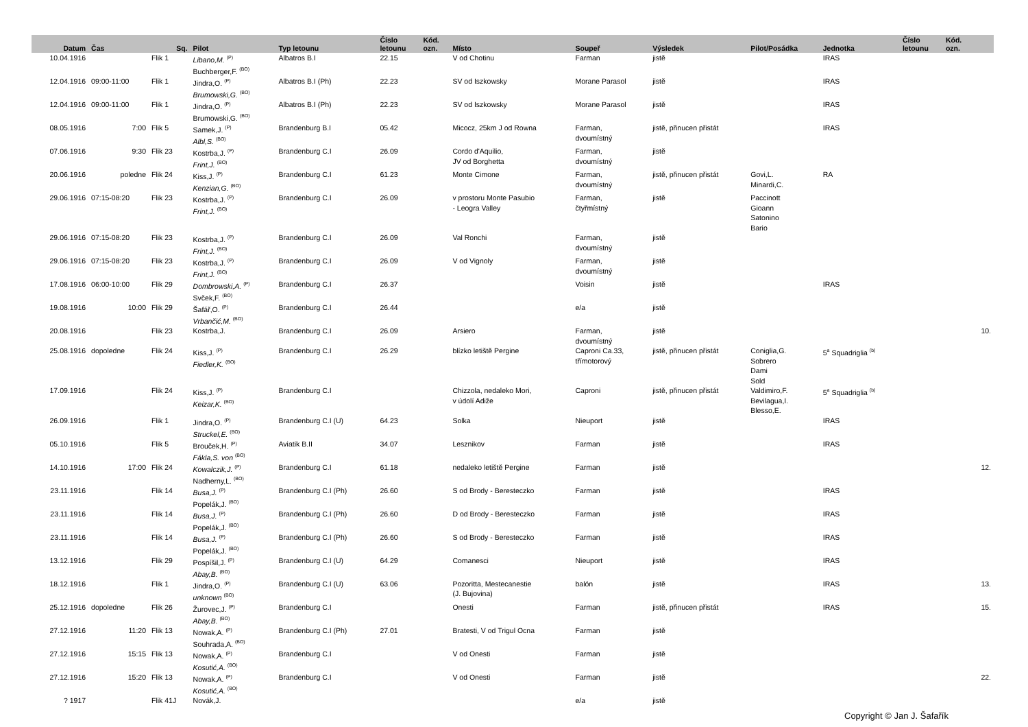| Datum | Čas | Sq. | Pilot | Typ letounu | Číslo letounu | Kód. ozn. | Místo | Soupeř | Výsledek | Pilot/Posádka | Jednotka | Číslo letounu | Kód. ozn. | |
| --- | --- | --- | --- | --- | --- | --- | --- | --- | --- | --- | --- | --- | --- | --- |
| 10.04.1916 | | Flik 1 | Libano,M. <sup>(P)</sup> Buchberger,F. <sup>(BO)</sup> | Albatros B.I | 22.15 | | V od Chotinu | Farman | jistě | | IRAS | | | |
| 12.04.1916 | 09:00-11:00 | Flik 1 | Jindra,O. <sup>(P)</sup> Brumowski,G. <sup>(BO)</sup> | Albatros B.I (Ph) | 22.23 | | SV od Iszkowsky | Morane Parasol | jistě | | IRAS | | | |
| 12.04.1916 | 09:00-11:00 | Flik 1 | Jindra,O. <sup>(P)</sup> Brumowski,G. <sup>(BO)</sup> | Albatros B.I (Ph) | 22.23 | | SV od Iszkowsky | Morane Parasol | jistě | | IRAS | | | |
| 08.05.1916 | 7:00 | Flik 5 | Samek,J. <sup>(P)</sup> Albl,S. <sup>(BO)</sup> | Brandenburg B.I | 05.42 | | Micocz, 25km J od Rowna | Farman, dvoumístný | jistě, přinucen přistát | | IRAS | | | |
| 07.06.1916 | 9:30 | Flik 23 | Kostrba,J. <sup>(P)</sup> Frint,J. <sup>(BO)</sup> | Brandenburg C.I | 26.09 | | Cordo d'Aquilio, JV od Borghetta | Farman, dvoumístný | jistě | | | | | |
| 20.06.1916 | poledne | Flik 24 | Kiss,J. <sup>(P)</sup> Kenzian,G. <sup>(BO)</sup> | Brandenburg C.I | 61.23 | | Monte Cimone | Farman, dvoumístný | jistě, přinucen přistát | Govi,L. Minardi,C. | RA | | | |
| 29.06.1916 | 07:15-08:20 | Flik 23 | Kostrba,J. <sup>(P)</sup> Frint,J. <sup>(BO)</sup> | Brandenburg C.I | 26.09 | | v prostoru Monte Pasubio - Leogra Valley | Farman, čtyřmístný | jistě | Paccinott Gioann Satonino Bario | | | | |
| 29.06.1916 | 07:15-08:20 | Flik 23 | Kostrba,J. <sup>(P)</sup> Frint,J. <sup>(BO)</sup> | Brandenburg C.I | 26.09 | | Val Ronchi | Farman, dvoumístný | jistě | | | | | |
| 29.06.1916 | 07:15-08:20 | Flik 23 | Kostrba,J. <sup>(P)</sup> Frint,J. <sup>(BO)</sup> | Brandenburg C.I | 26.09 | | V od Vignoly | Farman, dvoumístný | jistě | | | | | |
| 17.08.1916 | 06:00-10:00 | Flik 29 | Dombrowski,A. <sup>(P)</sup> Svček,F. <sup>(BO)</sup> | Brandenburg C.I | 26.37 | | | Voisin | jistě | | IRAS | | | |
| 19.08.1916 | 10:00 | Flik 29 | Šafář,O. <sup>(P)</sup> Vrbančić,M. <sup>(BO)</sup> | Brandenburg C.I | 26.44 | | | e/a | jistě | | | | | |
| 20.08.1916 | | Flik 23 | Kostrba,J. | Brandenburg C.I | 26.09 | | Arsiero | Farman, dvoumístný | jistě | | | | | 10. |
| 25.08.1916 | dopoledne | Flik 24 | Kiss,J. <sup>(P)</sup> Fiedler,K. <sup>(BO)</sup> | Brandenburg C.I | 26.29 | | blízko letiště Pergine | Caproni Ca.33, třímotorový | jistě, přinucen přistát | Coniglia,G. Sobrero Dami Sold | 5<sup>a</sup> Squadriglia <sup>(b)</sup> | | | |
| 17.09.1916 | | Flik 24 | Kiss,J. <sup>(P)</sup> Keizar,K. <sup>(BO)</sup> | Brandenburg C.I | | | Chizzola, nedaleko Mori, v údolí Adiže | Caproni | jistě, přinucen přistát | Valdimiro,F. Bevilagua,I. Blesso,E. | 5<sup>a</sup> Squadriglia <sup>(b)</sup> | | | |
| 26.09.1916 | | Flik 1 | Jindra,O. <sup>(P)</sup> Struckel,E. <sup>(BO)</sup> | Brandenburg C.I (U) | 64.23 | | Solka | Nieuport | jistě | | IRAS | | | |
| 05.10.1916 | | Flik 5 | Brouček,H. <sup>(P)</sup> Fákla,S. von <sup>(BO)</sup> | Aviatik B.II | 34.07 | | Lesznikov | Farman | jistě | | IRAS | | | |
| 14.10.1916 | 17:00 | Flik 24 | Kowalczik,J. <sup>(P)</sup> Nadherny,L. <sup>(BO)</sup> | Brandenburg C.I | 61.18 | | nedaleko letiště Pergine | Farman | jistě | | | | | 12. |
| 23.11.1916 | | Flik 14 | Busa,J. <sup>(P)</sup> Popelák,J. <sup>(BO)</sup> | Brandenburg C.I (Ph) | 26.60 | | S od Brody - Beresteczko | Farman | jistě | | IRAS | | | |
| 23.11.1916 | | Flik 14 | Busa,J. <sup>(P)</sup> Popelák,J. <sup>(BO)</sup> | Brandenburg C.I (Ph) | 26.60 | | D od Brody - Beresteczko | Farman | jistě | | IRAS | | | |
| 23.11.1916 | | Flik 14 | Busa,J. <sup>(P)</sup> Popelák,J. <sup>(BO)</sup> | Brandenburg C.I (Ph) | 26.60 | | S od Brody - Beresteczko | Farman | jistě | | IRAS | | | |
| 13.12.1916 | | Flik 29 | Pospíšil,J. <sup>(P)</sup> Abay,B. <sup>(BO)</sup> | Brandenburg C.I (U) | 64.29 | | Comanesci | Nieuport | jistě | | IRAS | | | |
| 18.12.1916 | | Flik 1 | Jindra,O. <sup>(P)</sup> unknown <sup>(BO)</sup> | Brandenburg C.I (U) | 63.06 | | Pozoritta, Mestecanestie (J. Bujovina) | balón | jistě | | IRAS | | | 13. |
| 25.12.1916 | dopoledne | Flik 26 | Žurovec,J. <sup>(P)</sup> Abay,B. <sup>(BO)</sup> | Brandenburg C.I | | | Onesti | Farman | jistě, přinucen přistát | | IRAS | | | 15. |
| 27.12.1916 | 11:20 | Flik 13 | Nowak,A. <sup>(P)</sup> Souhrada,A. <sup>(BO)</sup> | Brandenburg C.I (Ph) | 27.01 | | Bratesti, V od Trigul Ocna | Farman | jistě | | | | | |
| 27.12.1916 | 15:15 | Flik 13 | Nowak,A. <sup>(P)</sup> Kosutić,A. <sup>(BO)</sup> | Brandenburg C.I | | | V od Onesti | Farman | jistě | | | | | |
| 27.12.1916 | 15:20 | Flik 13 | Nowak,A. <sup>(P)</sup> Kosutić,A. <sup>(BO)</sup> | Brandenburg C.I | | | V od Onesti | Farman | jistě | | | | | 22. |
| ? 1917 | | Flik 41J | Novák,J. | | | | | e/a | jistě | | | | | |
Copyright © Jan J. Šafařík